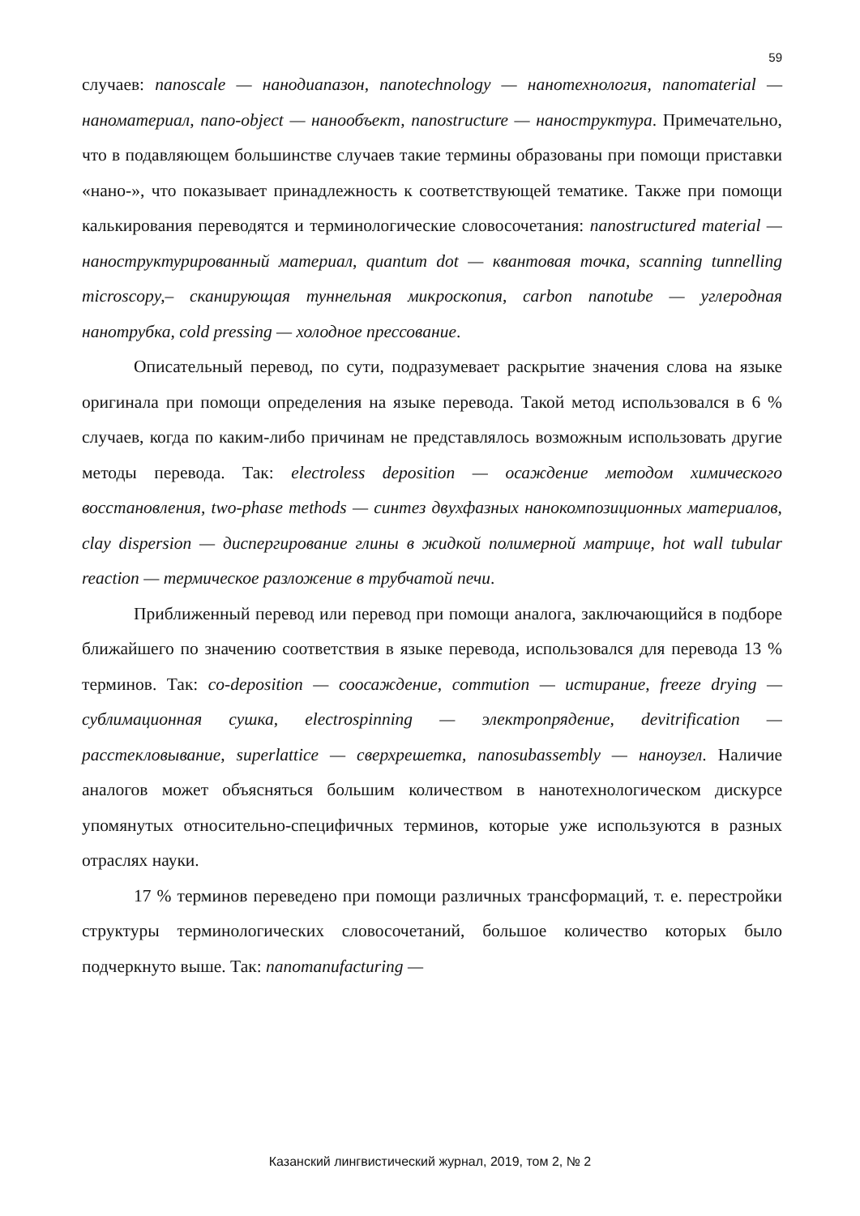59
случаев: nanoscale — нанодиапазон, nanotechnology — нанотехнология, nanomaterial — наноматериал, nano-object — нанообъект, nanostructure — наноструктура. Примечательно, что в подавляющем большинстве случаев такие термины образованы при помощи приставки «нано-», что показывает принадлежность к соответствующей тематике. Также при помощи калькирования переводятся и терминологические словосочетания: nanostructured material — наноструктурированный материал, quantum dot — квантовая точка, scanning tunnelling microscopy,– сканирующая туннельная микроскопия, carbon nanotube — углеродная нанотрубка, cold pressing — холодное прессование.
Описательный перевод, по сути, подразумевает раскрытие значения слова на языке оригинала при помощи определения на языке перевода. Такой метод использовался в 6 % случаев, когда по каким-либо причинам не представлялось возможным использовать другие методы перевода. Так: electroless deposition — осаждение методом химического восстановления, two-phase methods — синтез двухфазных нанокомпозиционных материалов, clay dispersion — диспергирование глины в жидкой полимерной матрице, hot wall tubular reaction — термическое разложение в трубчатой печи.
Приближенный перевод или перевод при помощи аналога, заключающийся в подборе ближайшего по значению соответствия в языке перевода, использовался для перевода 13 % терминов. Так: co-deposition — соосаждение, commution — истирание, freeze drying — сублимационная сушка, electrospinning — электропрядение, devitrification — расстекловывание, superlattice — сверхрешетка, nanosubassembly — наноузел. Наличие аналогов может объясняться большим количеством в нанотехнологическом дискурсе упомянутых относительно-специфичных терминов, которые уже используются в разных отраслях науки.
17 % терминов переведено при помощи различных трансформаций, т. е. перестройки структуры терминологических словосочетаний, большое количество которых было подчеркнуто выше. Так: nanomanufacturing —
Казанский лингвистический журнал, 2019, том 2, № 2